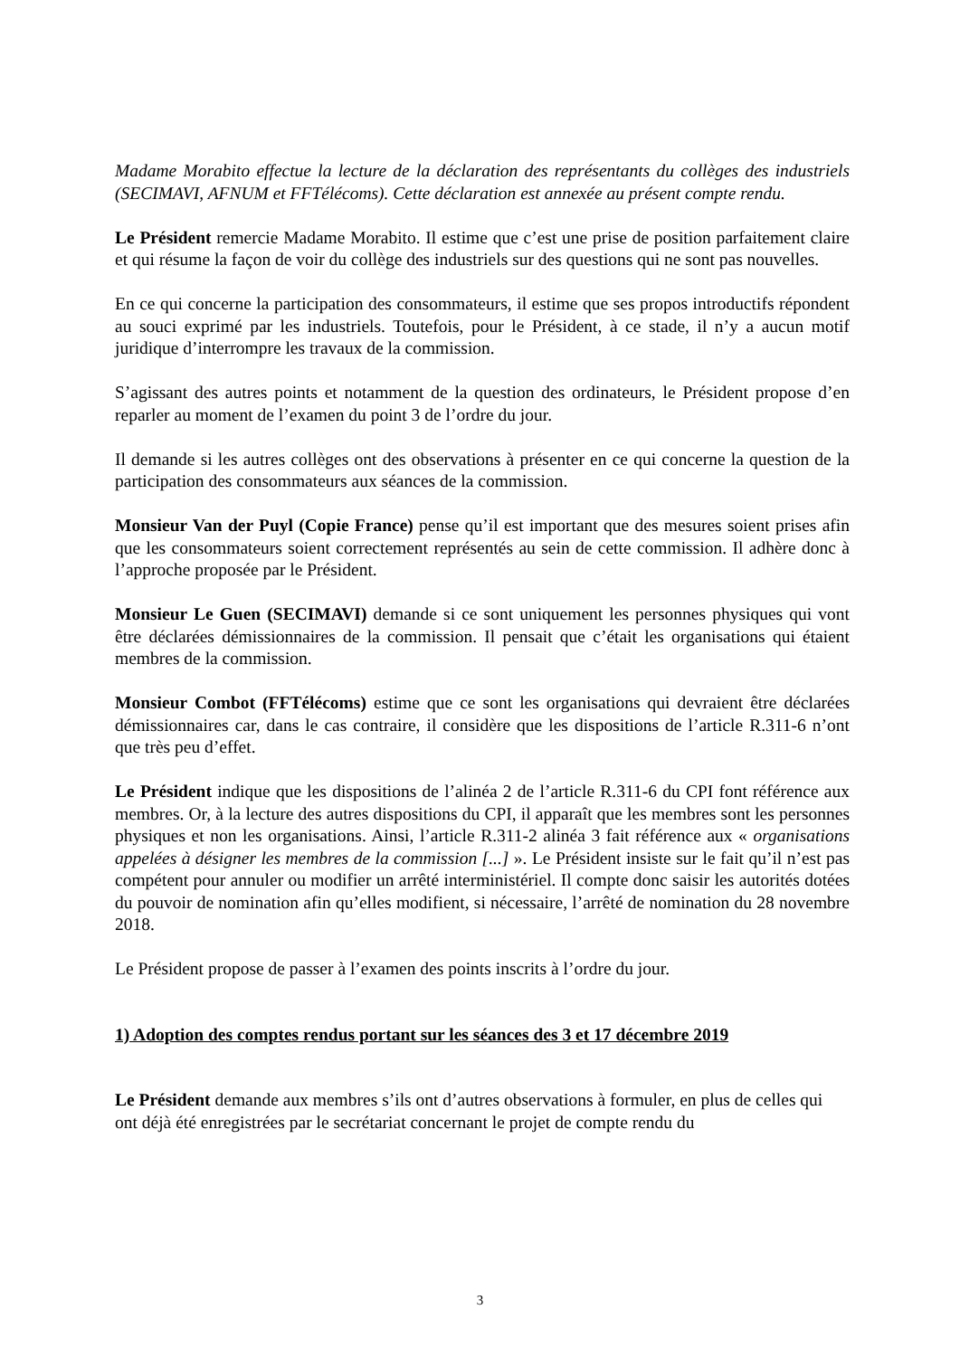Madame Morabito effectue la lecture de la déclaration des représentants du collèges des industriels (SECIMAVI, AFNUM et FFTélécoms). Cette déclaration est annexée au présent compte rendu.
Le Président remercie Madame Morabito. Il estime que c’est une prise de position parfaitement claire et qui résume la façon de voir du collège des industriels sur des questions qui ne sont pas nouvelles.
En ce qui concerne la participation des consommateurs, il estime que ses propos introductifs répondent au souci exprimé par les industriels. Toutefois, pour le Président, à ce stade, il n’y a aucun motif juridique d’interrompre les travaux de la commission.
S’agissant des autres points et notamment de la question des ordinateurs, le Président propose d’en reparler au moment de l’examen du point 3 de l’ordre du jour.
Il demande si les autres collèges ont des observations à présenter en ce qui concerne la question de la participation des consommateurs aux séances de la commission.
Monsieur Van der Puyl (Copie France) pense qu’il est important que des mesures soient prises afin que les consommateurs soient correctement représentés au sein de cette commission. Il adhère donc à l’approche proposée par le Président.
Monsieur Le Guen (SECIMAVI) demande si ce sont uniquement les personnes physiques qui vont être déclarées démissionnaires de la commission. Il pensait que c’était les organisations qui étaient membres de la commission.
Monsieur Combot (FFTélécoms) estime que ce sont les organisations qui devraient être déclarées démissionnaires car, dans le cas contraire, il considère que les dispositions de l’article R.311-6 n’ont que très peu d’effet.
Le Président indique que les dispositions de l’alinéa 2 de l’article R.311-6 du CPI font référence aux membres. Or, à la lecture des autres dispositions du CPI, il apparaît que les membres sont les personnes physiques et non les organisations. Ainsi, l’article R.311-2 alinéa 3 fait référence aux « organisations appelées à désigner les membres de la commission [...] ». Le Président insiste sur le fait qu’il n’est pas compétent pour annuler ou modifier un arrêté interministériel. Il compte donc saisir les autorités dotées du pouvoir de nomination afin qu’elles modifient, si nécessaire, l’arrêté de nomination du 28 novembre 2018.
Le Président propose de passer à l’examen des points inscrits à l’ordre du jour.
1) Adoption des comptes rendus portant sur les séances des 3 et 17 décembre 2019
Le Président demande aux membres s’ils ont d’autres observations à formuler, en plus de celles qui ont déjà été enregistrées par le secrétariat concernant le projet de compte rendu du
3